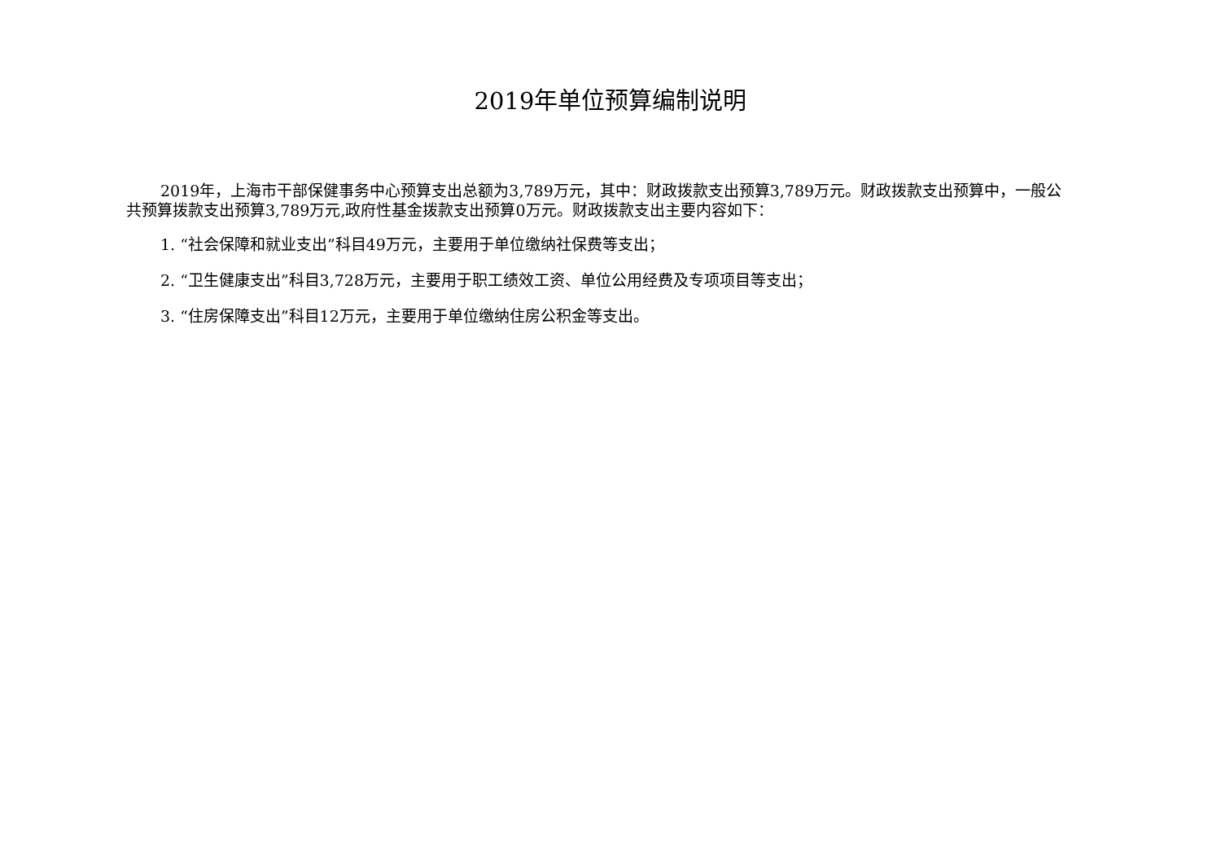2019年单位预算编制说明
2019年，上海市干部保健事务中心预算支出总额为3,789万元，其中：财政拨款支出预算3,789万元。财政拨款支出预算中，一般公共预算拨款支出预算3,789万元,政府性基金拨款支出预算0万元。财政拨款支出主要内容如下：
1. “社会保障和就业支出”科目49万元，主要用于单位缴纳社保费等支出；
2. “卫生健康支出”科目3,728万元，主要用于职工绩效工资、单位公用经费及专项项目等支出；
3. “住房保障支出”科目12万元，主要用于单位缴纳住房公积金等支出。